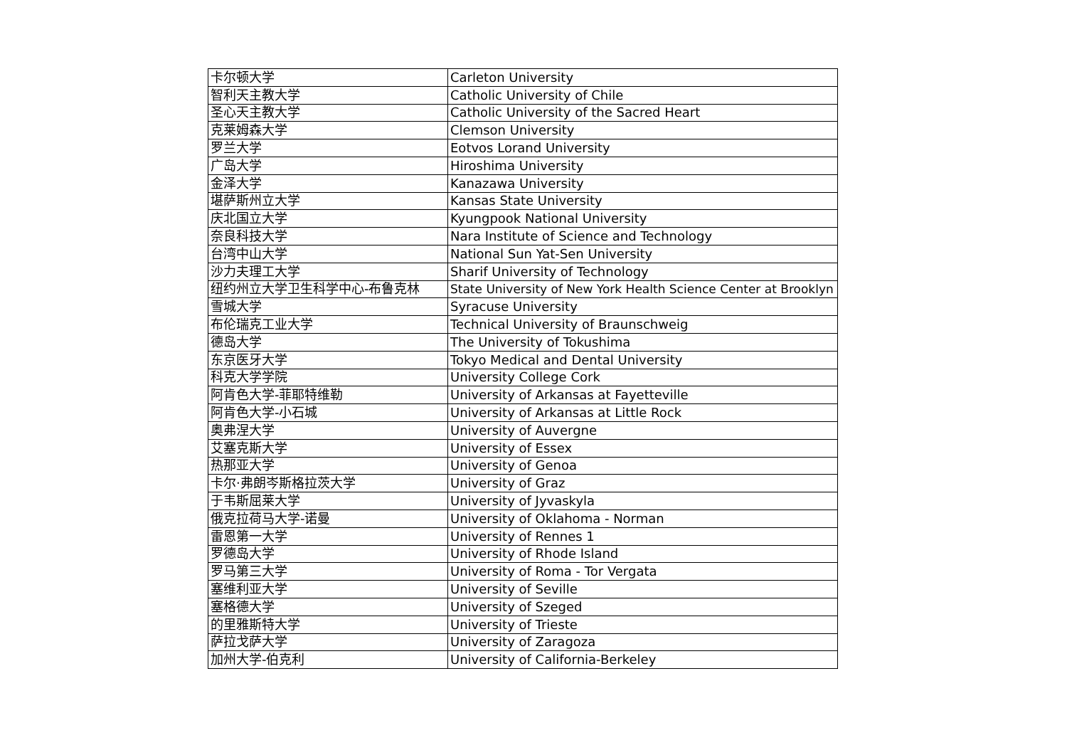| 卡尔顿大学 | Carleton University |
| 智利天主教大学 | Catholic University of Chile |
| 圣心天主教大学 | Catholic University of the Sacred Heart |
| 克莱姆森大学 | Clemson University |
| 罗兰大学 | Eotvos Lorand University |
| 广岛大学 | Hiroshima University |
| 金泽大学 | Kanazawa University |
| 堪萨斯州立大学 | Kansas State University |
| 庆北国立大学 | Kyungpook National University |
| 奈良科技大学 | Nara Institute of Science and Technology |
| 台湾中山大学 | National Sun Yat-Sen University |
| 沙力夫理工大学 | Sharif University of Technology |
| 纽约州立大学卫生科学中心-布鲁克林 | State University of New York Health Science Center at Brooklyn |
| 雪城大学 | Syracuse University |
| 布伦瑞克工业大学 | Technical University of Braunschweig |
| 德岛大学 | The University of Tokushima |
| 东京医牙大学 | Tokyo Medical and Dental University |
| 科克大学学院 | University College Cork |
| 阿肯色大学-菲耶特维勒 | University of Arkansas at Fayetteville |
| 阿肯色大学-小石城 | University of Arkansas at Little Rock |
| 奥弗涅大学 | University of Auvergne |
| 艾塞克斯大学 | University of Essex |
| 热那亚大学 | University of Genoa |
| 卡尔·弗朗岑斯格拉茨大学 | University of Graz |
| 于韦斯屈莱大学 | University of Jyvaskyla |
| 俄克拉荷马大学-诺曼 | University of Oklahoma - Norman |
| 雷恩第一大学 | University of Rennes 1 |
| 罗德岛大学 | University of Rhode Island |
| 罗马第三大学 | University of Roma - Tor Vergata |
| 塞维利亚大学 | University of Seville |
| 塞格德大学 | University of Szeged |
| 的里雅斯特大学 | University of Trieste |
| 萨拉戈萨大学 | University of Zaragoza |
| 加州大学-伯克利 | University of California-Berkeley |